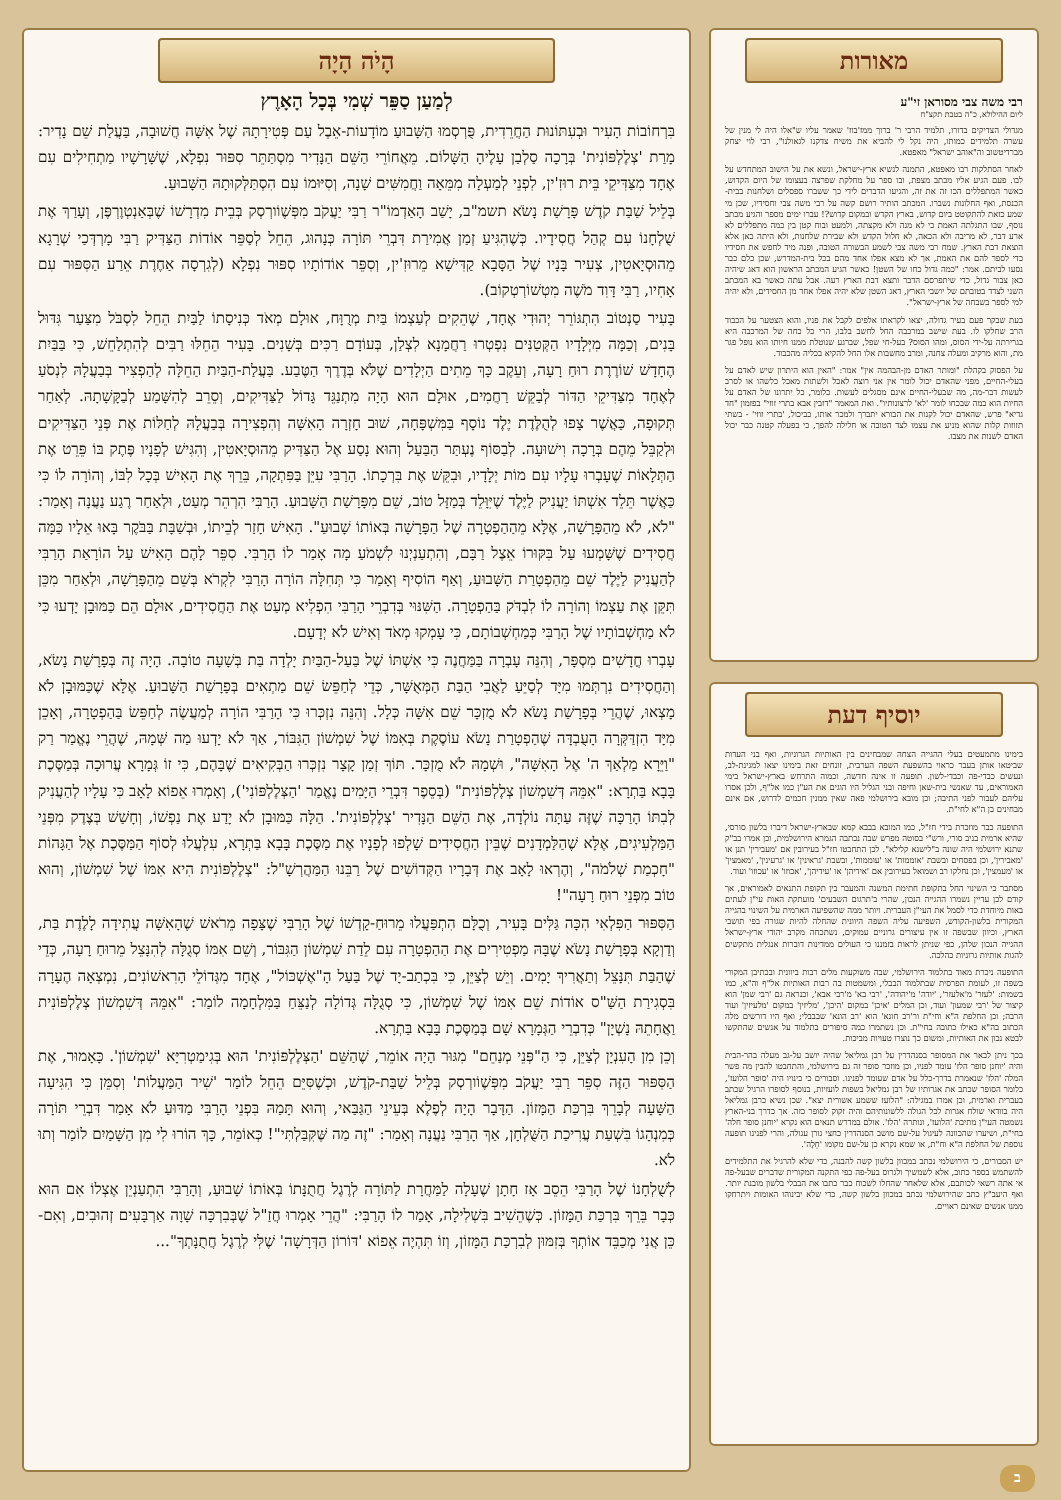מאורות
רבי משה צבי מסוראן זי"ע
ליום ההילולא, כ"ה בטבת תקצ"ח
מגדולי הצדיקים בדורו, תלמיד הרבי ר' ברוך ממז'בוז' שאמר עליו ש"אלו היה לי מנין של עשרה תלמידים כמותו, היה נקל לי להביא את משיח צדקנו לגאולנו", רבי לוי יצחק מברדיטשוב וה"אוהב ישראל" מאפטא.
לאחר הסתלקות רבו מאפטא, התמנה לנשיא ארץ-ישראל, ונשא את על הישוב המתחדש על לבו. פעם הגיע אליו מכתב מצפת, ובו ספר על מחלקת שפרצה בעצומו של היום הקדוש, כאשר המתפללים הכו זה את זה, והגיעו הדברים לידי כך ששברו ספסלים ושלחנות בבית-הכנסת, ואף החלונות נשברו. המכתב הותיר רושם קשה על רבי משה צבי וחסידיו, שכן מי שמע כזאת להתקוטט ביום קדוש, בארץ הקדש ובמקום קדוש?! עברו ימים מספר והגיע מכתב נוסף, שבו התגלתה האמת כי לא מנה ולא מקצתה, ולמעט ובוח קטן בין כמה מתפללים לא ארע דבר, לא מריבה ולא הכאה, לא חלול הקדש ולא שבירת שלחנות, ולא היתה כאן אלא הוצאת דבת הארץ. שמח רבי משה צבי לשמע הבשורה הטובה, ופנה מיד לחפש את חסידיו כדי לספר להם את האמת, אך לא מצא אפלו אחד מהם בכל בית-המדרש, שכן כלם כבר נסעו לביתם. אמר: "כמה גדול כחו של השטן! כאשר הגיע המכתב הראשון הוא דאג שיהיה כאן צבור גדול, כדי שיתפרסם הדבר ותצא דבת הארץ רעה. אבל עתה כאשר בא המכתב השני לצדד בטובתם של יושבי הארץ, דאג השטן שלא יהיה אפלו אחד מן החסידים, ולא יהיה למי לספר בשבחה של ארץ-ישראל".
בעת שבקר פעם בעיר גדולה, יצאו לקראתו אלפים לקבל את פניו, והוא הצטער על הכבוד הרב שחלקו לו. בעת שישב במרכבה החל לחשב בלבו, הרי כל כחה של המרכבה היא בגרירתה על-ידי הסוס, ומהו הסוס? בעל-חי שפל, שברגע שנוטלת ממנו חיותו הוא נופל פגר מת, והוא מרקיב ומעלה צחנה, ומרב מחשבות אלו החל להקיא בכליה מהכבוד.
על הפסוק בקהלת "ומותר האדם מן-הבהמה אין" אמר: "האין הוא היתרון שיש לאדם על בעלי-החיים, מפני שהאדם יכול לומר אין אני רוצה לאכל ולשתות מאכל כלשהו או לסרב לעשות דבר-מה, מה שבעלי-החיים אינם מסגלים לעשות. כלומר, כל יתרונו של האדם על החיות הוא במה שבכחו לומר 'לא' לרצונותיו". ואת המאמר "דזבין אבא בתרי זוזי" בפזמון "חד גדיא" פרש, שהאדם יכול לקנות את הבורא יתברך ולמכר אותו, כביכול, 'בתרי זוזי' - בשתי תזוזות קלות שהוא מניע את עצמו לצד הטובה או חלילה להפך, כי בפעלה קטנה כבר יכול האדם לשנות את מצבו.
יוסיף דעת
בימינו מתמעטים בעלי ההגייה הצחה שמבחינים בין האותיות הגרוניות, ואף בני העדות שביטאו אותן בעבר כראוי בהשפעת השפה הערבית, זונחים זאת בימינו יצאו למגינת-לב, ונעשים כבדי-פה וכבדי-לשון. תופעה זו אינה חדשה, וכמוה התרחש בארץ-ישראל בימי האמוראים, עד שאנשי בית-שאן וחיפה ובני הגליל היו הוגים את הע"ן כמו אל"ף, ולכן אסרו עליהם לעבור לפני התיבה; וכן מובא בירושלמי פאה שאין ממנין חכמים לדרוש, אם אינם מבחינים בן ה"א לחי"ת.
התופעה כבר מוזכרת בידי חז"ל, כמו המובא בבבא קמא שבארץ-ישראל דיברו בלשון סורסי, שהיא ארמית בניב סורי, ורש"י בסוטה מפרש שבה נכתבה הגמרא הירושלמית, וכן אמרו בב"ק שתנא ירושלמי היה שונה ב"לישנא קלילא". לכן התחבטו חז"ל בעירובין אם 'מעבירין' תנן או 'מאבירין', וכן בפסחים ובשבת 'אוממות' או 'עוממות', ובשבת 'גראינין' או 'גרעינין', 'מאמצין' או 'מעמצין', וכן נחלקו רב ושמואל בעירובין אם 'אידיהן' או 'עידיהן', 'אכוזו' או 'עכוזו' ועוד.
מסתבר כי השינוי החל בתקופת חתימת המשנה והמעבר בין תקופת התנאים לאמוראים, אך קודם לכן עדיין נשמרו ההגייה הנכון, שהרי ב'תרגום השבעים' מועתקת האות עי"ן לעתים באות מיוחדת כדי לסמל את העי"ן העברית. ויותר ממה שהשפיעה הארמית על השינוי בהגייה המקורית בלשון-הקודש, השפיעה עליה השפה היוונית שהחלה להיות שגורה בפי תושבי הארץ, וכיוון שבשפה זו אין עיצורים גרוניים עמוקים, נשתכחה מקרב יהודי ארץ-ישראל ההגייה הנכון שלהן, כפי שניתן לראות בזמננו כי העולים ממדינות דוברות אנגלית מתקשים להגות אותיות גרוניות כהלכה.
התופעה ניכרת מאוד בתלמוד הירושלמי, שבה משוקעות מלים רבות ביוונית ובכתיבן המקורי בשפה זו, לעומת הפרסית שבתלמוד הבבלי, ומשמטות בה רבות האותיות אל"ף וה"א, כמו בשמות: 'לעזר' מ'אלעזר', 'יודה' מ'יהודה', 'רבי בא' מ'רבי אבא', וכנראה גם 'רבי שמן' הוא קיצור של 'רבי שמעון' ועוד, וכן המלים 'איכן' במקום 'היכן', 'מליזין' במקום 'מלעיזין' ועוד הרבה; וכן החלפת ה"א וחי"ת ור'רב חונא' הוא 'רב הונא' שבבבלי; ואף היו דורשים מלה הכתוב בה"א כאילו כתובה בחי"ת. וכן נשתמרו כמה סיפורים בתלמוד על אנשים שהתקשו לבטא נכון את האותיות, ומשום כך נוצרו טעויות מביכות.
בכך ניתן לבאר את המסופר בסנהדרין על רבן גמליאל שהיה יושב על-גב מעלה בהר-הבית והיה 'יוחנן סופר הלז' עומד לפניו, וכן מוזכר סופר זה גם בירושלמי, והתחבטו להבין מה פשר המלה 'הלז' שנאמרת בדרך-כלל על אדם שעומד לפנינו. וסבורים כי כינויו היה 'סופר הלועז', כלומר הסופר שכתב את אגרותיו של רבן גמליאל בשפות לועזיות, בנוסף לסופרו הרגיל שכתב בעברית וארמית, וכן אמרו במגילה: "הלועז ששמע אשורית יצא". שכן נשיא כרבן גמליאל היה בוודאי שולח אגרות לכל הגולה ללשונותיהם והיה זקוק לסופר כזה. אך כדרך בני-הארץ נשמטה העי"ן מתיבת 'הלועז', ונותרה 'הלז'. אולם במדרש תנאים הוא נקרא 'יוחנן סופר חלה' בחי"ת, ושיערו שהכוונה לעיגול על-שם מושב הסנהדרין כחצי גורן עגולה, והרי לפנינו תופעה נוספת של החלפת ה"א וח"ת, או שמא נקרא כן על-שם מקומו 'חֵלָה'.
יש הסבורים, כי הירושלמי נכתב במכוון בלשון קשה להבנה, כדי שלא להרגיל את התלמידים להשתמש בספר כתוב, אלא לשמשיך ולגרוס בעל-פה כפי התקנה המקורית שדברים שבעל-פה אי אתה רשאי לכותבם, אלא שלאחר שהחלו לשכוח כבר כתבו את הבבלי בלשון מובנת יותר. ואף היעב"ץ כתב שהירושלמי נכתב במכוון בלשון קשה, כדי שלא יבינוהו האומות ויתרחקו ממנו אנשים שאינם ראויים.
הָיֹה הָיָה
לְמַעַן סַפֵּר שְׁמִי בְּכָל הָאָרֶץ
בִּרְחוֹבוֹת הָעִיר וּבְעִתּוֹנוּת הַחֲרֵדִית, פֻּרְסְמוּ הַשָּׁבוּעַ מוֹדָעוֹת-אֵבֶל עַם פְּטִירָתָהּ שֶׁל אִשָּׁה חֲשׁוּבָה, בַּעֲלַת שֵׁם נָדִיר: מָרַת 'צְלֶלְפּוֹנִית' בְּרָכָה סַלְבַן עָלֶיהָ הַשָּׁלוֹם. מֵאֲחוֹרֵי הַשֵּׁם הַנָּדִיר מִסְתַּתֵּר סִפּוּר נִפְלָא, שֶׁשָּׁרָשָׁיו מַתְחִילִים עִם אֶחָד מִצַּדִּיקֵי בֵּית רוּזִ'ין, לִפְנֵי לְמַעְלָה מִמֵּאָה וַחֲמִשִּׁים שָׁנָה, וְסִיּוּמוֹ עִם הִסְתַּלְּקוּתָהּ הַשָּׁבוּעַ.
בְּלֵיל שַׁבַּת קֹדֶשׁ פָּרָשַׁת נָשֹׂא תשמ"ב, יָשַׁב הָאַדְמוֹ"ר רַבִּי יַעֲקֹב מִפְּשֶׁוֹורְסְק בְּבֵית מִדְרָשׁוֹ שֶׁבְּאַנְטְוֶרְפֶּן, וְעָרַךְ אֶת שֻׁלְחָנוֹ עִם קְהַל חֲסִידָיו. כְּשֶׁהִגִּיעַ זְמַן אֲמִירַת דִּבְרֵי תּוֹרָה כְּנָהוּג, הֵחֵל לְסַפֵּר אוֹדוֹת הַצַּדִּיק רַבִּי מָרְדְּכַי שְׁרָגָא מֵהוּסְיָאטִין, צְעִיר בָּנָיו שֶׁל הַסָּבָא קַדִּישָׁא מֵרוּזִ'ין, וְסִפֵּר אוֹדוֹתָיו סִפּוּר נִפְלָא (לְגִרְסָה אַחֶרֶת אֵרַע הַסִּפּוּר עִם אָחִיו, רַבִּי דָּוִד מֹשֶׁה מִטְשׁוֹרְטְקוֹב).
בָּעִיר סַנְטוֹב הִתְגּוֹרֵר יְהוּדִי אֶחָד, שֶׁהֵקִים לְעַצְמוֹ בַּיִת מְרֻוָּח, אוּלָם מְאֹד כְּנִיסָתוֹ לַבַּיִת הֵחֵל לִסְבֹּל מִצַּעַר גִּדּוּל בָּנִים, וְכַמָּה מִיְּלָדָיו הַקְּטַנִּים נִפְטְרוּ רַחֲמָנָא לִצְלַן, בְּעוֹדָם רַכִּים בְּשָׁנִים. בָּעִיר הֵחֵלּוּ רַבִּים לְהִתְלַחֵשׁ, כִּי בַּבַּיִת הֶחָדָשׁ שׁוֹרֶרֶת רוּחַ רָעָה, וְעֵקֶב כָּךְ מֵתִים הַיְלָדִים שֶׁלֹּא בְּדֶרֶךְ הַטֶּבַע. בַּעֲלַת-הַבַּיִת הַחֵלָּה לְהַפְצִיר בְּבַעֲלָהּ לִנְסֹעַ לְאֶחָד מִצַּדִּיקֵי הַדּוֹר לְבַקֵּשׁ רַחֲמִים, אוּלָם הוּא הָיָה מִתְנַגֵּד גָּדוֹל לַצַּדִּיקִים, וְסֵרֵב לְהִשָּׁמַע לְבַקָּשָׁתָהּ. לְאַחַר תְּקוּפָה, כַּאֲשֶׁר צָפוּ לְהֻלֶּדֶת יֶלֶד נוֹסָף בַּמִּשְׁפָּחָה, שׁוּב חָזְרָה הָאִשָּׁה וְהִפְצִירָה בְּבַעֲלָהּ לְחַלּוֹת אֶת פְּנֵי הַצַּדִּיקִים וּלְקַבֵּל מֵהֶם בְּרָכָה וִישׁוּעָה. לְבַסּוֹף נֶעְתַּר הַבַּעַל וְהוּא נָסַע אֶל הַצַּדִּיק מֵהוּסְיָאטִין, וְהִגִּישׁ לְפָנָיו פֶּתֶק בּוֹ פֵּרֵט אֶת הַתְּלָאוֹת שֶׁעָבְרוּ עָלָיו עִם מוֹת יְלָדָיו, וּבִקֵּשׁ אֶת בִּרְכָתוֹ. הָרַבִּי עִיֵּן בַּפִּתְקָה, בֵּרֵךְ אֶת הָאִישׁ בְּכָל לִבּוֹ, וְהוֹרָה לוֹ כִּי כַּאֲשֶׁר תֵּלֵד אִשְׁתּוֹ יַעֲנִיק לַיֶּלֶד שֶׁיִּוָּלֵד בְּמַזָּל טוֹב, שֵׁם מִפָּרָשַׁת הַשָּׁבוּעַ. הָרַבִּי הִרְהֵר מְעַט, וּלְאַחַר רֶגַע נַעֲנָה וְאָמַר: "לֹא, לֹא מֵהַפָּרָשָׁה, אֶלָּא מֵהַהַפְטָרָה שֶׁל הַפָּרָשָׁה בְּאוֹתוֹ שָׁבוּעַ". הָאִישׁ חָזַר לְבֵיתוֹ, וּבְשַׁבָּת בַּבֹּקֶר בָּאוּ אֵלָיו כַּמָּה חֲסִידִים שֶׁשָּׁמְעוּ עַל בִּקּוּרוֹ אֵצֶל רַבָּם, וְהִתְעַנְיְנוּ לִשְׁמֹעַ מָה אָמַר לוֹ הָרַבִּי. סִפֵּר לָהֶם הָאִישׁ עַל הוֹרָאַת הָרַבִּי לְהַעֲנִיק לַיֶּלֶד שֵׁם מֵהַפְטָרַת הַשָּׁבוּעַ, וְאַף הוֹסִיף וְאָמַר כִּי תְּחִלָּה הוֹרָה הָרַבִּי לִקְרֹא בְּשֵׁם מֵהַפָּרָשָׁה, וּלְאַחַר מִכֵּן תִּקֵּן אֶת עַצְמוֹ וְהוֹרָה לוֹ לִבְדֹּק בַּהַפְטָרָה. הַשִּׁנּוּי בְּדִבְרֵי הָרַבִּי הִפְלִיא מְעַט אֶת הַחֲסִידִים, אוּלָם הֵם כַּמּוּבָן יָדְעוּ כִּי לֹא מַחְשְׁבוֹתָיו שֶׁל הָרַבִּי כְּמַחְשְׁבוֹתָם, כִּי עָמְקוּ מְאֹד וְאִישׁ לֹא יְדָעָם.
עָבְרוּ חֳדָשִׁים מִסְפָּר, וְהִנֵּה עָבְרָה בַּמַּחֲנֶה כִּי אִשְׁתּוֹ שֶׁל בַּעַל-הַבַּיִת יָלְדָה בַּת בְּשָׁעָה טוֹבָה. הָיָה זֶה בְּפָרָשַׁת נָשֹׂא, וְהַחֲסִידִים נִרְתְּמוּ מִיָּד לְסַיֵּעַ לַאֲבִי הַבַּת הַמְּאֻשָּׁר, כְּדֵי לְחַפֵּשׂ שֵׁם מַתְאִים בְּפָרָשַׁת הַשָּׁבוּעַ. אֶלָּא שֶׁכַּמּוּבָן לֹא מָצְאוּ, שֶׁהֲרֵי בְּפָרָשַׁת נָשֹׂא לֹא מֻזְכָּר שֵׁם אִשָּׁה כְּלָל. וְהִנֵּה נִזְכְּרוּ כִּי הָרַבִּי הוֹרָה לְמַעֲשֶׂה לְחַפֵּשׂ בַּהַפְטָרָה, וְאָכֵן מִיָּד הִזְדַּקְּרָה הָעֻבְדָּה שֶׁהַפְטָרַת נָשֹׂא עוֹסֶקֶת בְּאִמּוֹ שֶׁל שִׁמְשׁוֹן הַגִּבּוֹר, אַךְ לֹא יָדְעוּ מַה שְּׁמָהּ, שֶׁהֲרֵי נֶאֱמַר רַק "וַיֵּרָא מַלְאַךְ ה' אֶל הָאִשָּׁה", וּשְׁמָהּ לֹא מֻזְכָּר. תּוֹךְ זְמַן קָצָר נִזְכְּרוּ הַבְּקִיאִים שֶׁבָּהֶם, כִּי זוֹ גְּמָרָא עֲרוּכָה בְּמַסֶּכֶת בָּבָא בַּתְרָא: "אִמֵּהּ דְּשִׁמְשׁוֹן צְלֶלְפּוֹנִית" (בְּסֵפֶר דִּבְרֵי הַיָּמִים נֶאֱמַר 'הַצְּלֶלְפּוֹנִי'), וְאָמְרוּ אֵפוֹא לָאָב כִּי עָלָיו לְהַעֲנִיק לְבִתּוֹ הָרַכָּה שֶׁזֶּה עַתָּה נוֹלְדָה, אֶת הַשֵּׁם הַנָּדִיר 'צְלֶלְפּוֹנִית'. הַלָּה כַּמּוּבָן לֹא יָדַע אֶת נַפְשׁוֹ, וְחָשַׁשׁ בְּצֶדֶק מִפְּנֵי הַמַּלְעִיגִים, אֶלָּא שֶׁהַלַּמְדָנִים שֶׁבֵּין הַחֲסִידִים שָׁלְפוּ לְפָנָיו אֶת מַסֶּכֶת בָּבָא בַּתְרָא, עִלְעֲלוּ לְסוֹף הַמַּסֶּכֶת אֶל הַגָּהוֹת "חָכְמַת שְׁלֹמֹה", וְהֶרְאוּ לָאָב אֶת דְּבָרָיו הַקְּדוֹשִׁים שֶׁל רַבֵּנוּ הַמַּהֲרְשָׁ"ל: "צְלֶלְפּוֹנִית הִיא אִמּוֹ שֶׁל שִׁמְשׁוֹן, וְהוּא טוֹב מִפְּנֵי רוּחַ רָעָה"!
הַסִּפּוּר הַפִּלְאִי הִכָּה גַּלִּים בָּעִיר, וְכֻלָּם הִתְפַּעֲלוּ מֵרוּחַ-קָדְשׁוֹ שֶׁל הָרַבִּי שֶׁצָּפָה מֵרֹאשׁ שֶׁהָאִשָּׁה עֲתִידָה לָלֶדֶת בַּת, וְדַוְקָא בְּפָרָשַׁת נָשֹׂא שֶׁבָּהּ מַפְטִירִים אֶת הַהַפְטָרָה עִם לֵדַת שִׁמְשׁוֹן הַגִּבּוֹר, וְשֵׁם אִמּוֹ סְגֻלָּה לְהִנָּצֵל מֵרוּחַ רָעָה, כְּדֵי שֶׁהַבַּת תִּנָּצֵל וְתַאֲרִיךְ יָמִים. וְיֵשׁ לְצַיֵּן, כִּי בִּכְתַב-יָד שֶׁל בַּעַל הָ"אֶשְׁכּוֹל", אֶחָד מִגְּדוֹלֵי הָרִאשׁוֹנִים, נִמְצְאָה הֶעָרָה בִּסְגִירַת הַשַּׁ"ס אוֹדוֹת שֵׁם אִמּוֹ שֶׁל שִׁמְשׁוֹן, כִּי סְגֻלָּה גְּדוֹלָה לְנַצֵּחַ בַּמִּלְחָמָה לוֹמַר: "אִמֵּהּ דְּשִׁמְשׁוֹן צְלֶלְפּוֹנִית וַאֲחָתֵהּ נָשְׁיָן" כְּדִבְרֵי הַגְּמָרָא שָׁם בְּמַסֶּכֶת בָּבָא בַּתְרָא.
וְכֵן מִן הָעִנְיָן לְצַיֵּן, כִּי הַ"פְּנֵי מְנַחֵם" מִגּוּר הָיָה אוֹמֵר, שֶׁהַשֵּׁם 'הַצְּלֶלְפּוֹנִית' הוּא בְּגִימַטְרִיָּא 'שִׁמְשׁוֹן'. כָּאָמוּר, אֶת הַסִּפּוּר הַזֶּה סִפֵּר רַבִּי יַעֲקֹב מִפְּשֶׁוֹורְסְק בְּלֵיל שַׁבַּת-קֹדֶשׁ, וּכְשֶׁסִּיֵּם הֵחֵל לוֹמַר 'שִׁיר הַמַּעֲלוֹת' וְסִמֵּן כִּי הִגִּיעָה הַשָּׁעָה לְבָרֵךְ בִּרְכַּת הַמָּזוֹן. הַדָּבָר הָיָה לְפֶלֶא בְּעֵינֵי הַגַּבַּאי, וְהוּא תָּמַהּ בִּפְנֵי הָרַבִּי מַדּוּעַ לֹא אָמַר דִּבְרֵי תּוֹרָה כְּמִנְהָגוֹ בִּשְׁעַת עֲרִיכַת הַשֻּׁלְחָן, אַךְ הָרַבִּי נַעֲנָה וְאָמַר: "זֶה מַה שֶּׁקִּבַּלְתִּי"! כְּאוֹמֵר, כָּךְ הוֹרוּ לִי מִן הַשָּׁמַיִם לוֹמַר וְתוּ לֹא.
לְשֻׁלְחָנוֹ שֶׁל הָרַבִּי הֵסֵב אָז חָתָן שֶׁעָלָה לַמַּחֲרָת לַתּוֹרָה לְרֶגֶל חֲתֻנָּתוֹ בְּאוֹתוֹ שָׁבוּעַ, וְהָרַבִּי הִתְעַנְיֵן אֶצְלוֹ אִם הוּא כְּבָר בֵּרֵךְ בִּרְכַּת הַמָּזוֹן. כְּשֶׁהֵשִׁיב בִּשְׁלִילָה, אָמַר לוֹ הָרַבִּי: "הֲרֵי אָמְרוּ חֲזַ"ל שֶׁבְּבִרְכָּה שָׁוָה אַרְבָּעִים זְהוּבִים, וְאִם-כֵּן אֲנִי מְכַבֵּד אוֹתְךָ בְּזִמּוּן לְבִרְכַּת הַמָּזוֹן, וְזוֹ תִּהְיֶה אֵפוֹא 'דּוֹרוֹן הַדְּרָשָׁה' שֶׁלִּי לְרֶגֶל חֲתֻנָּתְךָ"...
ב